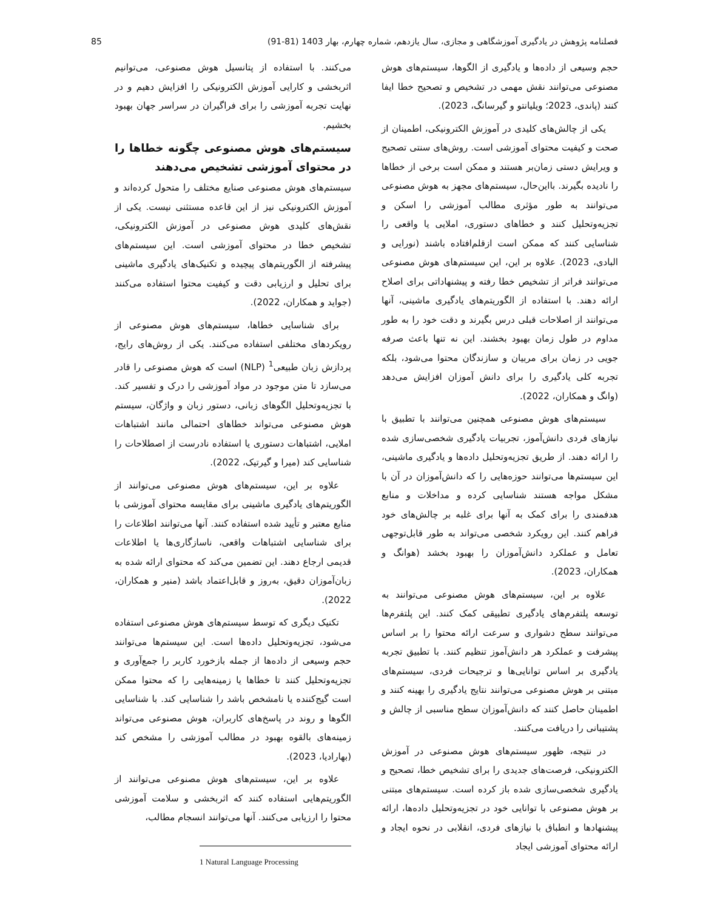فصلنامه پژوهش در یادگیری آموزشگاهی و مجازی، سال یازدهم، شماره چهارم، بهار 1403 (81-91) 85
حجم وسیعی از داده‌ها و یادگیری از الگوها، سیستم‌های هوش مصنوعی می‌توانند نقش مهمی در تشخیص و تصحیح خطا ایفا کنند (پاندی، 2023؛ ویلیانتو و گیرسانگ، 2023).
یکی از چالش‌های کلیدی در آموزش الکترونیکی، اطمینان از صحت و کیفیت محتوای آموزشی است. روش‌های سنتی تصحیح و ویرایش دستی زمان‌بر هستند و ممکن است برخی از خطاها را نادیده بگیرند. بااین‌حال، سیستم‌های مجهز به هوش مصنوعی می‌توانند به طور مؤثری مطالب آموزشی را اسکن و تجزیه‌وتحلیل کنند و خطاهای دستوری، املایی یا واقعی را شناسایی کنند که ممکن است ازقلم‌افتاده باشند (نورایی و البادی، 2023). علاوه بر این، این سیستم‌های هوش مصنوعی می‌توانند فراتر از تشخیص خطا رفته و پیشنهاداتی برای اصلاح ارائه دهند. با استفاده از الگوریتم‌های یادگیری ماشینی، آنها می‌توانند از اصلاحات قبلی درس بگیرند و دقت خود را به طور مداوم در طول زمان بهبود بخشند. این نه تنها باعث صرفه جویی در زمان برای مربیان و سازندگان محتوا می‌شود، بلکه تجربه کلی یادگیری را برای دانش آموزان افزایش می‌دهد (وانگ و همکاران، 2022).
سیستم‌های هوش مصنوعی همچنین می‌توانند با تطبیق با نیازهای فردی دانش‌آموز، تجربیات یادگیری شخصی‌سازی شده را ارائه دهند. از طریق تجزیه‌وتحلیل داده‌ها و یادگیری ماشینی، این سیستم‌ها می‌توانند حوزه‌هایی را که دانش‌آموزان در آن با مشکل مواجه هستند شناسایی کرده و مداخلات و منابع هدفمندی را برای کمک به آنها برای غلبه بر چالش‌های خود فراهم کنند. این رویکرد شخصی می‌تواند به طور قابل‌توجهی تعامل و عملکرد دانش‌آموزان را بهبود بخشد (هوانگ و همکاران، 2023).
علاوه بر این، سیستم‌های هوش مصنوعی می‌توانند به توسعه پلتفرم‌های یادگیری تطبیقی کمک کنند. این پلتفرم‌ها می‌توانند سطح دشواری و سرعت ارائه محتوا را بر اساس پیشرفت و عملکرد هر دانش‌آموز تنظیم کنند. با تطبیق تجربه یادگیری بر اساس توانایی‌ها و ترجیحات فردی، سیستم‌های مبتنی بر هوش مصنوعی می‌توانند نتایج یادگیری را بهینه کنند و اطمینان حاصل کنند که دانش‌آموزان سطح مناسبی از چالش و پشتیبانی را دریافت می‌کنند.
در نتیجه، ظهور سیستم‌های هوش مصنوعی در آموزش الکترونیکی، فرصت‌های جدیدی را برای تشخیص خطا، تصحیح و یادگیری شخصی‌سازی شده باز کرده است. سیستم‌های مبتنی بر هوش مصنوعی با توانایی خود در تجزیه‌وتحلیل داده‌ها، ارائه پیشنهادها و انطباق با نیازهای فردی، انقلابی در نحوه ایجاد و ارائه محتوای آموزشی ایجاد
می‌کنند. با استفاده از پتانسیل هوش مصنوعی، می‌توانیم اثربخشی و کارایی آموزش الکترونیکی را افزایش دهیم و در نهایت تجربه آموزشی را برای فراگیران در سراسر جهان بهبود بخشیم.
سیستم‌های هوش مصنوعی چگونه خطاها را در محتوای آموزشی تشخیص می‌دهند
سیستم‌های هوش مصنوعی صنایع مختلف را متحول کرده‌اند و آموزش الکترونیکی نیز از این قاعده مستثنی نیست. یکی از نقش‌های کلیدی هوش مصنوعی در آموزش الکترونیکی، تشخیص خطا در محتوای آموزشی است. این سیستم‌های پیشرفته از الگوریتم‌های پیچیده و تکنیک‌های یادگیری ماشینی برای تحلیل و ارزیابی دقت و کیفیت محتوا استفاده می‌کنند (جواید و همکاران، 2022).
برای شناسایی خطاها، سیستم‌های هوش مصنوعی از رویکردهای مختلفی استفاده می‌کنند. یکی از روش‌های رایج، پردازش زبان طبیعی<sup>1</sup> (NLP) است که هوش مصنوعی را قادر می‌سازد تا متن موجود در مواد آموزشی را درک و تفسیر کند. با تجزیه‌وتحلیل الگوهای زبانی، دستور زبان و واژگان، سیستم هوش مصنوعی می‌تواند خطاهای احتمالی مانند اشتباهات املایی، اشتباهات دستوری یا استفاده نادرست از اصطلاحات را شناسایی کند (میرا و گیرتیک، 2022).
علاوه بر این، سیستم‌های هوش مصنوعی می‌توانند از الگوریتم‌های یادگیری ماشینی برای مقایسه محتوای آموزشی با منابع معتبر و تأیید شده استفاده کنند. آنها می‌توانند اطلاعات را برای شناسایی اشتباهات واقعی، ناسازگاری‌ها یا اطلاعات قدیمی ارجاع دهند. این تضمین می‌کند که محتوای ارائه شده به زبان‌آموزان دقیق، به‌روز و قابل‌اعتماد باشد (منیر و همکاران، 2022).
تکنیک دیگری که توسط سیستم‌های هوش مصنوعی استفاده می‌شود، تجزیه‌وتحلیل داده‌ها است. این سیستم‌ها می‌توانند حجم وسیعی از داده‌ها از جمله بازخورد کاربر را جمع‌آوری و تجزیه‌وتحلیل کنند تا خطاها یا زمینه‌هایی را که محتوا ممکن است گیج‌کننده یا نامشخص باشد را شناسایی کند. با شناسایی الگوها و روند در پاسخ‌های کاربران، هوش مصنوعی می‌تواند زمینه‌های بالقوه بهبود در مطالب آموزشی را مشخص کند (بهارادیا، 2023).
علاوه بر این، سیستم‌های هوش مصنوعی می‌توانند از الگوریتم‌هایی استفاده کنند که اثربخشی و سلامت آموزشی محتوا را ارزیابی می‌کنند. آنها می‌توانند انسجام مطالب،
1 Natural Language Processing